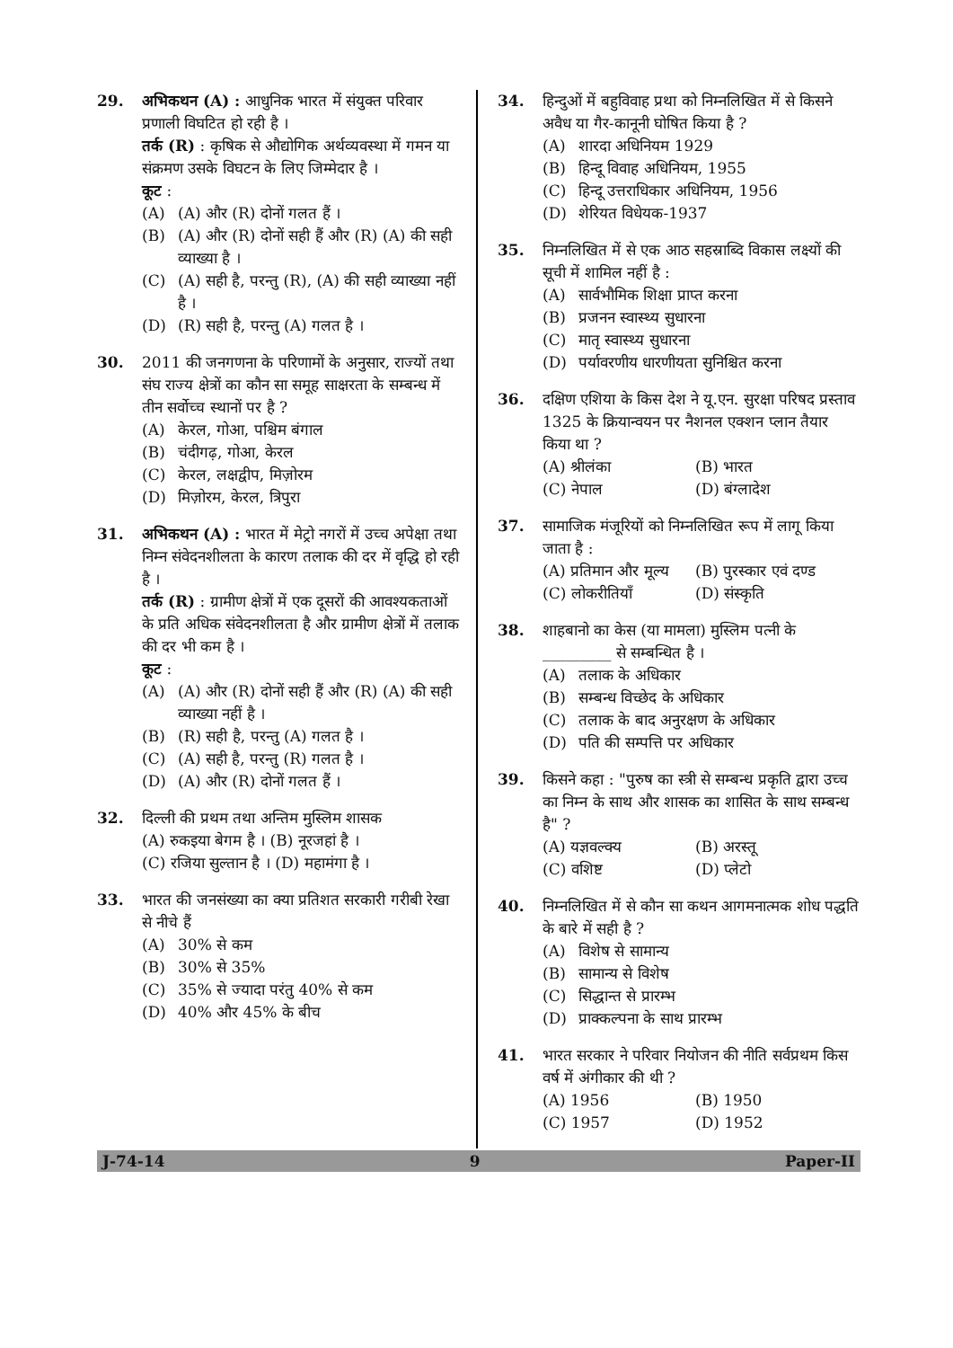29. अभिकथन (A) : आधुनिक भारत में संयुक्त परिवार प्रणाली विघटित हो रही है ।
तर्क (R) : कृषिक से औद्योगिक अर्थव्यवस्था में गमन या संक्रमण उसके विघटन के लिए जिम्मेदार है ।
कूट :
(A) (A) और (R) दोनों गलत हैं ।
(B) (A) और (R) दोनों सही हैं और (R) (A) की सही व्याख्या है ।
(C) (A) सही है, परन्तु (R), (A) की सही व्याख्या नहीं है ।
(D) (R) सही है, परन्तु (A) गलत है ।
30. 2011 की जनगणना के परिणामों के अनुसार, राज्यों तथा संघ राज्य क्षेत्रों का कौन सा समूह साक्षरता के सम्बन्ध में तीन सर्वोच्च स्थानों पर है ?
(A) केरल, गोआ, पश्चिम बंगाल
(B) चंदीगढ़, गोआ, केरल
(C) केरल, लक्षद्वीप, मिज़ोरम
(D) मिज़ोरम, केरल, त्रिपुरा
31. अभिकथन (A) : भारत में मेट्रो नगरों में उच्च अपेक्षा तथा निम्न संवेदनशीलता के कारण तलाक की दर में वृद्धि हो रही है ।
तर्क (R) : ग्रामीण क्षेत्रों में एक दूसरों की आवश्यकताओं के प्रति अधिक संवेदनशीलता है और ग्रामीण क्षेत्रों में तलाक की दर भी कम है ।
कूट :
(A) (A) और (R) दोनों सही हैं और (R) (A) की सही व्याख्या नहीं है ।
(B) (R) सही है, परन्तु (A) गलत है ।
(C) (A) सही है, परन्तु (R) गलत है ।
(D) (A) और (R) दोनों गलत हैं ।
32. दिल्ली की प्रथम तथा अन्तिम मुस्लिम शासक
(A) रुकइया बेगम है । (B) नूरजहां है ।
(C) रजिया सुल्तान है । (D) महामंगा है ।
33. भारत की जनसंख्या का क्या प्रतिशत सरकारी गरीबी रेखा से नीचे हैं
(A) 30% से कम
(B) 30% से 35%
(C) 35% से ज्यादा परंतु 40% से कम
(D) 40% और 45% के बीच
34. हिन्दुओं में बहुविवाह प्रथा को निम्नलिखित में से किसने अवैध या गैर-कानूनी घोषित किया है ?
(A) शारदा अधिनियम 1929
(B) हिन्दू विवाह अधिनियम, 1955
(C) हिन्दू उत्तराधिकार अधिनियम, 1956
(D) शेरियत विधेयक-1937
35. निम्नलिखित में से एक आठ सहस्राब्दि विकास लक्ष्यों की सूची में शामिल नहीं है :
(A) सार्वभौमिक शिक्षा प्राप्त करना
(B) प्रजनन स्वास्थ्य सुधारना
(C) मातृ स्वास्थ्य सुधारना
(D) पर्यावरणीय धारणीयता सुनिश्चित करना
36. दक्षिण एशिया के किस देश ने यू.एन. सुरक्षा परिषद प्रस्ताव 1325 के क्रियान्वयन पर नैशनल एक्शन प्लान तैयार किया था ?
(A) श्रीलंका (B) भारत
(C) नेपाल (D) बंग्लादेश
37. सामाजिक मंजूरियों को निम्नलिखित रूप में लागू किया जाता है :
(A) प्रतिमान और मूल्य
(B) पुरस्कार एवं दण्ड
(C) लोकरीतियाँ (D) संस्कृति
38. शाहबानो का केस (या मामला) मुस्लिम पत्नी के _________ से सम्बन्धित है ।
(A) तलाक के अधिकार
(B) सम्बन्ध विच्छेद के अधिकार
(C) तलाक के बाद अनुरक्षण के अधिकार
(D) पति की सम्पत्ति पर अधिकार
39. किसने कहा : "पुरुष का स्त्री से सम्बन्ध प्रकृति द्वारा उच्च का निम्न के साथ और शासक का शासित के साथ सम्बन्ध है" ?
(A) यज्ञवल्क्य (B) अरस्तू
(C) वशिष्ट (D) प्लेटो
40. निम्नलिखित में से कौन सा कथन आगमनात्मक शोध पद्धति के बारे में सही है ?
(A) विशेष से सामान्य
(B) सामान्य से विशेष
(C) सिद्धान्त से प्रारम्भ
(D) प्राक्कल्पना के साथ प्रारम्भ
41. भारत सरकार ने परिवार नियोजन की नीति सर्वप्रथम किस वर्ष में अंगीकार की थी ?
(A) 1956 (B) 1950
(C) 1957 (D) 1952
J-74-14 9 Paper-II